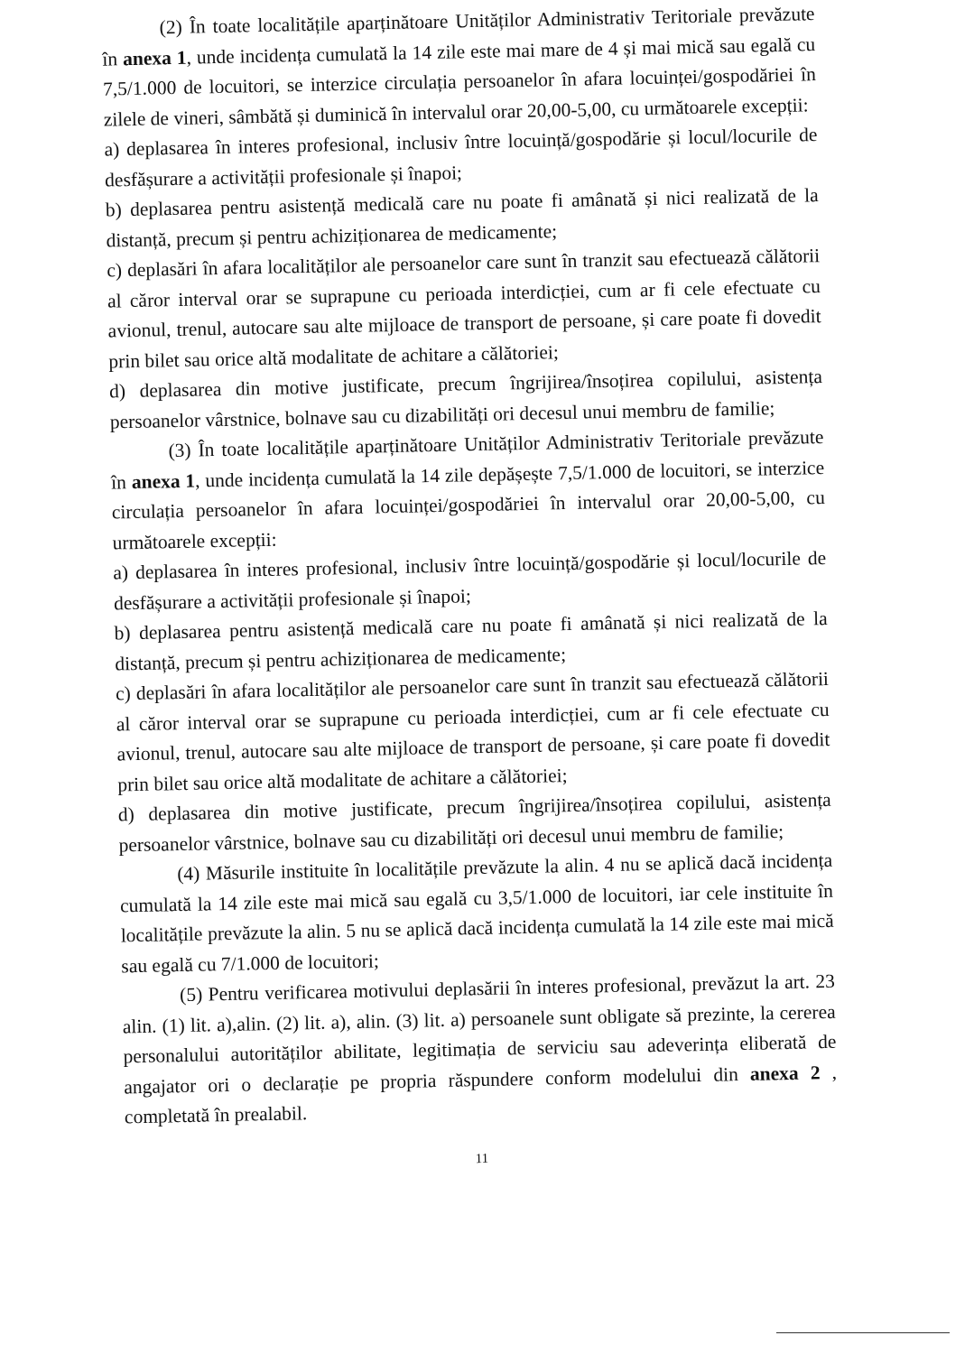(2) În toate localitățile aparținătoare Unităților Administrativ Teritoriale prevăzute în anexa 1, unde incidența cumulată la 14 zile este mai mare de 4 și mai mică sau egală cu 7,5/1.000 de locuitori, se interzice circulația persoanelor în afara locuinței/gospodăriei în zilele de vineri, sâmbătă și duminică în intervalul orar 20,00-5,00, cu următoarele excepții:
a) deplasarea în interes profesional, inclusiv între locuință/gospodărie și locul/locurile de desfășurare a activității profesionale și înapoi;
b) deplasarea pentru asistență medicală care nu poate fi amânată și nici realizată de la distanță, precum și pentru achiziționarea de medicamente;
c) deplasări în afara localităților ale persoanelor care sunt în tranzit sau efectuează călătorii al căror interval orar se suprapune cu perioada interdicției, cum ar fi cele efectuate cu avionul, trenul, autocare sau alte mijloace de transport de persoane, și care poate fi dovedit prin bilet sau orice altă modalitate de achitare a călătoriei;
d) deplasarea din motive justificate, precum îngrijirea/însoțirea copilului, asistența persoanelor vârstnice, bolnave sau cu dizabilități ori decesul unui membru de familie;
(3) În toate localitățile aparținătoare Unităților Administrativ Teritoriale prevăzute în anexa 1, unde incidența cumulată la 14 zile depășește 7,5/1.000 de locuitori, se interzice circulația persoanelor în afara locuinței/gospodăriei în intervalul orar 20,00-5,00, cu următoarele excepții:
a) deplasarea în interes profesional, inclusiv între locuință/gospodărie și locul/locurile de desfășurare a activității profesionale și înapoi;
b) deplasarea pentru asistență medicală care nu poate fi amânată și nici realizată de la distanță, precum și pentru achiziționarea de medicamente;
c) deplasări în afara localităților ale persoanelor care sunt în tranzit sau efectuează călătorii al căror interval orar se suprapune cu perioada interdicției, cum ar fi cele efectuate cu avionul, trenul, autocare sau alte mijloace de transport de persoane, și care poate fi dovedit prin bilet sau orice altă modalitate de achitare a călătoriei;
d) deplasarea din motive justificate, precum îngrijirea/însoțirea copilului, asistența persoanelor vârstnice, bolnave sau cu dizabilități ori decesul unui membru de familie;
(4) Măsurile instituite în localitățile prevăzute la alin. 4 nu se aplică dacă incidența cumulată la 14 zile este mai mică sau egală cu 3,5/1.000 de locuitori, iar cele instituite în localitățile prevăzute la alin. 5 nu se aplică dacă incidența cumulată la 14 zile este mai mică sau egală cu 7/1.000 de locuitori;
(5) Pentru verificarea motivului deplasării în interes profesional, prevăzut la art. 23 alin. (1) lit. a),alin. (2) lit. a), alin. (3) lit. a) persoanele sunt obligate să prezinte, la cererea personalului autorităților abilitate, legitimația de serviciu sau adeverința eliberată de angajator ori o declarație pe propria răspundere conform modelului din anexa 2 , completată în prealabil.
11